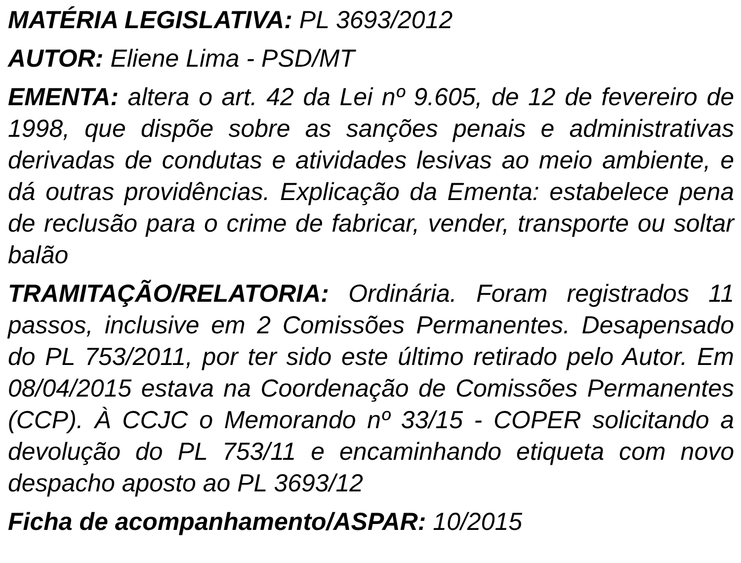MATÉRIA LEGISLATIVA: PL 3693/2012
AUTOR: Eliene Lima - PSD/MT
EMENTA: altera o art. 42 da Lei nº 9.605, de 12 de fevereiro de 1998, que dispõe sobre as sanções penais e administrativas derivadas de condutas e atividades lesivas ao meio ambiente, e dá outras providências. Explicação da Ementa: estabelece pena de reclusão para o crime de fabricar, vender, transporte ou soltar balão
TRAMITAÇÃO/RELATORIA: Ordinária. Foram registrados 11 passos, inclusive em 2 Comissões Permanentes. Desapensado do PL 753/2011, por ter sido este último retirado pelo Autor. Em 08/04/2015 estava na Coordenação de Comissões Permanentes (CCP). À CCJC o Memorando nº 33/15 - COPER solicitando a devolução do PL 753/11 e encaminhando etiqueta com novo despacho aposto ao PL 3693/12
Ficha de acompanhamento/ASPAR: 10/2015